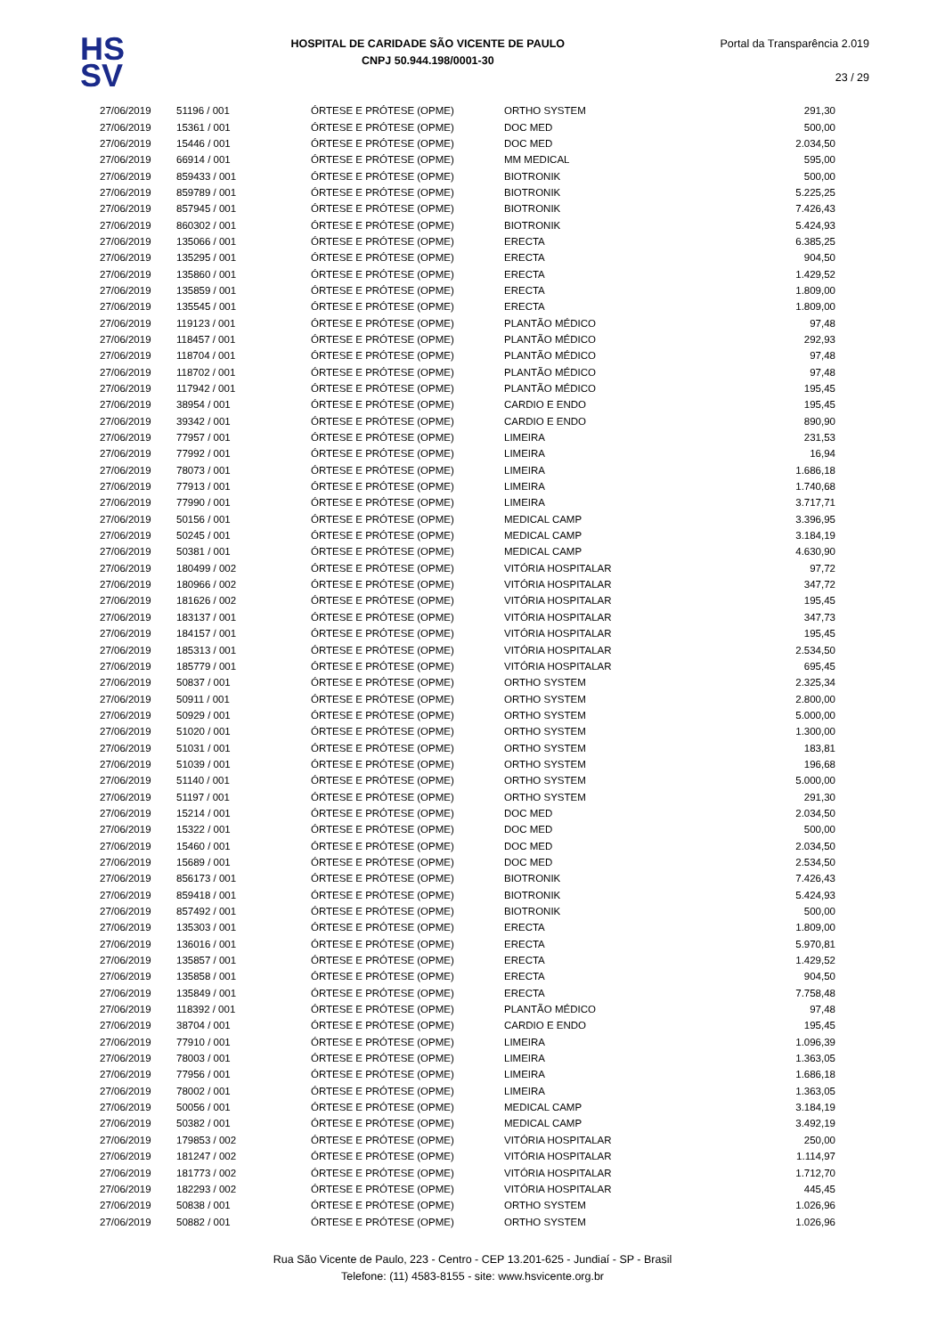HS
SV
HOSPITAL DE CARIDADE SÃO VICENTE DE PAULO
CNPJ 50.944.198/0001-30
Portal da Transparência 2.019
23 / 29
| 27/06/2019 | 51196 / 001 | ÓRTESE E PRÓTESE (OPME) | ORTHO SYSTEM | 291,30 |
| 27/06/2019 | 15361 / 001 | ÓRTESE E PRÓTESE (OPME) | DOC MED | 500,00 |
| 27/06/2019 | 15446 / 001 | ÓRTESE E PRÓTESE (OPME) | DOC MED | 2.034,50 |
| 27/06/2019 | 66914 / 001 | ÓRTESE E PRÓTESE (OPME) | MM MEDICAL | 595,00 |
| 27/06/2019 | 859433 / 001 | ÓRTESE E PRÓTESE (OPME) | BIOTRONIK | 500,00 |
| 27/06/2019 | 859789 / 001 | ÓRTESE E PRÓTESE (OPME) | BIOTRONIK | 5.225,25 |
| 27/06/2019 | 857945 / 001 | ÓRTESE E PRÓTESE (OPME) | BIOTRONIK | 7.426,43 |
| 27/06/2019 | 860302 / 001 | ÓRTESE E PRÓTESE (OPME) | BIOTRONIK | 5.424,93 |
| 27/06/2019 | 135066 / 001 | ÓRTESE E PRÓTESE (OPME) | ERECTA | 6.385,25 |
| 27/06/2019 | 135295 / 001 | ÓRTESE E PRÓTESE (OPME) | ERECTA | 904,50 |
| 27/06/2019 | 135860 / 001 | ÓRTESE E PRÓTESE (OPME) | ERECTA | 1.429,52 |
| 27/06/2019 | 135859 / 001 | ÓRTESE E PRÓTESE (OPME) | ERECTA | 1.809,00 |
| 27/06/2019 | 135545 / 001 | ÓRTESE E PRÓTESE (OPME) | ERECTA | 1.809,00 |
| 27/06/2019 | 119123 / 001 | ÓRTESE E PRÓTESE (OPME) | PLANTÃO MÉDICO | 97,48 |
| 27/06/2019 | 118457 / 001 | ÓRTESE E PRÓTESE (OPME) | PLANTÃO MÉDICO | 292,93 |
| 27/06/2019 | 118704 / 001 | ÓRTESE E PRÓTESE (OPME) | PLANTÃO MÉDICO | 97,48 |
| 27/06/2019 | 118702 / 001 | ÓRTESE E PRÓTESE (OPME) | PLANTÃO MÉDICO | 97,48 |
| 27/06/2019 | 117942 / 001 | ÓRTESE E PRÓTESE (OPME) | PLANTÃO MÉDICO | 195,45 |
| 27/06/2019 | 38954 / 001 | ÓRTESE E PRÓTESE (OPME) | CARDIO E ENDO | 195,45 |
| 27/06/2019 | 39342 / 001 | ÓRTESE E PRÓTESE (OPME) | CARDIO E ENDO | 890,90 |
| 27/06/2019 | 77957 / 001 | ÓRTESE E PRÓTESE (OPME) | LIMEIRA | 231,53 |
| 27/06/2019 | 77992 / 001 | ÓRTESE E PRÓTESE (OPME) | LIMEIRA | 16,94 |
| 27/06/2019 | 78073 / 001 | ÓRTESE E PRÓTESE (OPME) | LIMEIRA | 1.686,18 |
| 27/06/2019 | 77913 / 001 | ÓRTESE E PRÓTESE (OPME) | LIMEIRA | 1.740,68 |
| 27/06/2019 | 77990 / 001 | ÓRTESE E PRÓTESE (OPME) | LIMEIRA | 3.717,71 |
| 27/06/2019 | 50156 / 001 | ÓRTESE E PRÓTESE (OPME) | MEDICAL CAMP | 3.396,95 |
| 27/06/2019 | 50245 / 001 | ÓRTESE E PRÓTESE (OPME) | MEDICAL CAMP | 3.184,19 |
| 27/06/2019 | 50381 / 001 | ÓRTESE E PRÓTESE (OPME) | MEDICAL CAMP | 4.630,90 |
| 27/06/2019 | 180499 / 002 | ÓRTESE E PRÓTESE (OPME) | VITÓRIA HOSPITALAR | 97,72 |
| 27/06/2019 | 180966 / 002 | ÓRTESE E PRÓTESE (OPME) | VITÓRIA HOSPITALAR | 347,72 |
| 27/06/2019 | 181626 / 002 | ÓRTESE E PRÓTESE (OPME) | VITÓRIA HOSPITALAR | 195,45 |
| 27/06/2019 | 183137 / 001 | ÓRTESE E PRÓTESE (OPME) | VITÓRIA HOSPITALAR | 347,73 |
| 27/06/2019 | 184157 / 001 | ÓRTESE E PRÓTESE (OPME) | VITÓRIA HOSPITALAR | 195,45 |
| 27/06/2019 | 185313 / 001 | ÓRTESE E PRÓTESE (OPME) | VITÓRIA HOSPITALAR | 2.534,50 |
| 27/06/2019 | 185779 / 001 | ÓRTESE E PRÓTESE (OPME) | VITÓRIA HOSPITALAR | 695,45 |
| 27/06/2019 | 50837 / 001 | ÓRTESE E PRÓTESE (OPME) | ORTHO SYSTEM | 2.325,34 |
| 27/06/2019 | 50911 / 001 | ÓRTESE E PRÓTESE (OPME) | ORTHO SYSTEM | 2.800,00 |
| 27/06/2019 | 50929 / 001 | ÓRTESE E PRÓTESE (OPME) | ORTHO SYSTEM | 5.000,00 |
| 27/06/2019 | 51020 / 001 | ÓRTESE E PRÓTESE (OPME) | ORTHO SYSTEM | 1.300,00 |
| 27/06/2019 | 51031 / 001 | ÓRTESE E PRÓTESE (OPME) | ORTHO SYSTEM | 183,81 |
| 27/06/2019 | 51039 / 001 | ÓRTESE E PRÓTESE (OPME) | ORTHO SYSTEM | 196,68 |
| 27/06/2019 | 51140 / 001 | ÓRTESE E PRÓTESE (OPME) | ORTHO SYSTEM | 5.000,00 |
| 27/06/2019 | 51197 / 001 | ÓRTESE E PRÓTESE (OPME) | ORTHO SYSTEM | 291,30 |
| 27/06/2019 | 15214 / 001 | ÓRTESE E PRÓTESE (OPME) | DOC MED | 2.034,50 |
| 27/06/2019 | 15322 / 001 | ÓRTESE E PRÓTESE (OPME) | DOC MED | 500,00 |
| 27/06/2019 | 15460 / 001 | ÓRTESE E PRÓTESE (OPME) | DOC MED | 2.034,50 |
| 27/06/2019 | 15689 / 001 | ÓRTESE E PRÓTESE (OPME) | DOC MED | 2.534,50 |
| 27/06/2019 | 856173 / 001 | ÓRTESE E PRÓTESE (OPME) | BIOTRONIK | 7.426,43 |
| 27/06/2019 | 859418 / 001 | ÓRTESE E PRÓTESE (OPME) | BIOTRONIK | 5.424,93 |
| 27/06/2019 | 857492 / 001 | ÓRTESE E PRÓTESE (OPME) | BIOTRONIK | 500,00 |
| 27/06/2019 | 135303 / 001 | ÓRTESE E PRÓTESE (OPME) | ERECTA | 1.809,00 |
| 27/06/2019 | 136016 / 001 | ÓRTESE E PRÓTESE (OPME) | ERECTA | 5.970,81 |
| 27/06/2019 | 135857 / 001 | ÓRTESE E PRÓTESE (OPME) | ERECTA | 1.429,52 |
| 27/06/2019 | 135858 / 001 | ÓRTESE E PRÓTESE (OPME) | ERECTA | 904,50 |
| 27/06/2019 | 135849 / 001 | ÓRTESE E PRÓTESE (OPME) | ERECTA | 7.758,48 |
| 27/06/2019 | 118392 / 001 | ÓRTESE E PRÓTESE (OPME) | PLANTÃO MÉDICO | 97,48 |
| 27/06/2019 | 38704 / 001 | ÓRTESE E PRÓTESE (OPME) | CARDIO E ENDO | 195,45 |
| 27/06/2019 | 77910 / 001 | ÓRTESE E PRÓTESE (OPME) | LIMEIRA | 1.096,39 |
| 27/06/2019 | 78003 / 001 | ÓRTESE E PRÓTESE (OPME) | LIMEIRA | 1.363,05 |
| 27/06/2019 | 77956 / 001 | ÓRTESE E PRÓTESE (OPME) | LIMEIRA | 1.686,18 |
| 27/06/2019 | 78002 / 001 | ÓRTESE E PRÓTESE (OPME) | LIMEIRA | 1.363,05 |
| 27/06/2019 | 50056 / 001 | ÓRTESE E PRÓTESE (OPME) | MEDICAL CAMP | 3.184,19 |
| 27/06/2019 | 50382 / 001 | ÓRTESE E PRÓTESE (OPME) | MEDICAL CAMP | 3.492,19 |
| 27/06/2019 | 179853 / 002 | ÓRTESE E PRÓTESE (OPME) | VITÓRIA HOSPITALAR | 250,00 |
| 27/06/2019 | 181247 / 002 | ÓRTESE E PRÓTESE (OPME) | VITÓRIA HOSPITALAR | 1.114,97 |
| 27/06/2019 | 181773 / 002 | ÓRTESE E PRÓTESE (OPME) | VITÓRIA HOSPITALAR | 1.712,70 |
| 27/06/2019 | 182293 / 002 | ÓRTESE E PRÓTESE (OPME) | VITÓRIA HOSPITALAR | 445,45 |
| 27/06/2019 | 50838 / 001 | ÓRTESE E PRÓTESE (OPME) | ORTHO SYSTEM | 1.026,96 |
| 27/06/2019 | 50882 / 001 | ÓRTESE E PRÓTESE (OPME) | ORTHO SYSTEM | 1.026,96 |
Rua São Vicente de Paulo, 223 - Centro - CEP 13.201-625 - Jundiaí - SP - Brasil
Telefone: (11) 4583-8155 - site: www.hsvicente.org.br